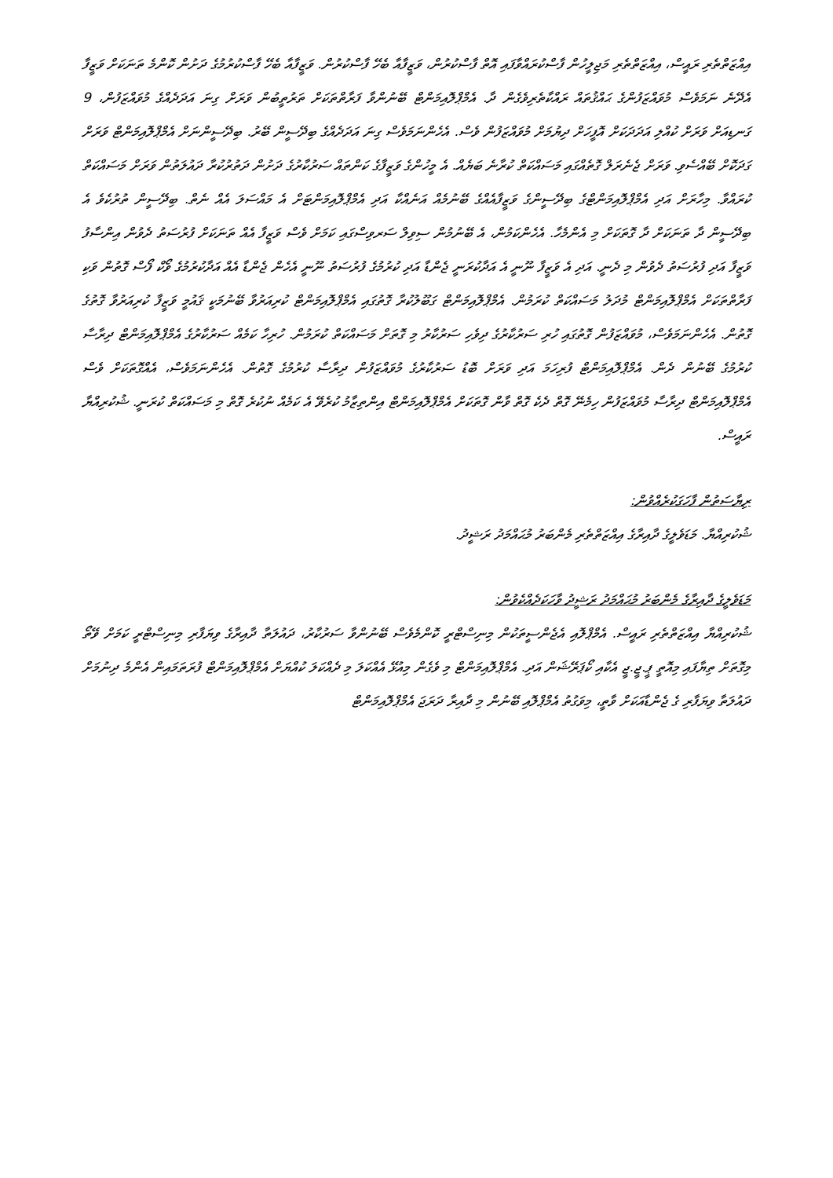އިއްޒަތްތެރި ރައީސް، އިއްޒަތްތެރި މަޖިލީހުން ފާސްކުރައްވާފައި އޮތް ފާސްކުރުން، ވަޒީފާއާ ބެހޭ ފާސްކުރުން. ވަޒީފާއާ ބެހޭ ފާސްކުރުމުގެ ދަށުން ކޮންމެ ތަނަކަށް ވަޒީފާ އެދޭނެ ނަމަވެސް މުވައްޒަފުންގެ ޙައްޤުތައް ރައްކާތެރިވެގެން ދާ. އެމްޕްލޮއިމަންޓް ބޭނުންވާ ފަރާތްތަކަށް ތަރުތީބުން ވަރަށް ގިނަ އަދަދެއްގެ މުވައްޒަފުން، 9 ގަނޑިއަށް ވަރަށް ކުއްލި އަދަދަކަށް އޮފީހަށް ދިޔުމަށް މުވައްޒަފުން ވެސް. އެހެންނަމަވެސް ގިނަ އަދަދެއްގެ ބިދޭސީން ބޭރު. ބިދޭސީންނަށް އެމްޕްލޮއިމަންޓް ވަރަށް ގަދަކޮށް ބޭއްސެވި. ވަރަށް ޖެނެރަލް ގޮތެއްގައި މަސައްކަތް ކުރާނެ ބަޔެއް. އެ މީހުންގެ ވަޒީފާގެ ކަންތައް ސަރުކާރުގެ ދަށުން ދަތުރުކުރާ ދައުލަތުން ވަރަށް މަސައްކަތް ކުރައްވާ. މިހާރަށް އަދި އެމްޕްލޮއިމަންޓްގެ ބިދޭސީންގެ ވަޒީފާއެއްގެ ބޭނުމެއް އަނެއްކާ އަދި އެމްޕްލޮއިމަންޓަށް އެ މައްސަލަ އެއް ނެތް. ބިދޭސީން ތުރުކެވެ އެ ބިދޭސީން ދާ ތަނަކަށް ދާ ގޮތަކަށް މި އެންމެހާ. އެހެންކަމުން، އެ ބޭނުމުން ސިވިލް ސަރވިސްގައި ކަމަށް ވެސް ވަޒީފާ އެއް ތަނަކަށް ފުރުސަތު ދެވުން އިންސާފު ވަޒީފާ އަދި ފުރުސަތު ދެވުން މި ދެނީ. އަދި އެ ވަޒީފާ ނޫނީ އެ އަދާކުރަނީ ޖެންޑާ އަދި ކުރުމުގެ ފުރުސަތު ނޫނީ އެހެން ޖެންޑާ އެއް އަދާކުރުމުގެ ވޯކް ފޯސް ގޮތުން ވަކި ފަރާތްތަކަށް އެމްޕްލޮއިމަންޓް މުދަލު މަސައްކަތް ކުރަމުން. އެމްޕްލޮއިމަންޓް ގަބޫލުކުރާ ގޮތުގައި އެމްޕްލޮއިމަންޓް ކުރިއަރުވާ ބޭނުމަކީ ޤައުމީ ވަޒީފާ ކުރިއަރުވާ ގޮތުގެ ގޮތުން. އެހެންނަމަވެސް، މުވައްޒަފުން ގޮތުގައި ހުރި ސަރުކާރުގެ ދިވެހި ސަރުކާރު މި ގޮތަށް މަސައްކަތް ކުރަމުން. ހުރިހާ ކަމެއް ސަރުކާރުގެ އެމްޕްލޮއިމަންޓް ދިރާސާ ކުރުމުގެ ބޭނުން ދެން. އެމްޕްލޮއިމަންޓް ފުރިހަމަ އަދި ވަރަށް ބޮޑު ސަރުކާރުގެ މުވައްޒަފުން ދިރާސާ ކުރުމުގެ ގޮތުން. އެހެންނަމަވެސް، އެއްގޮތަކަށް ވެސް އެމްޕްލޮއިމަންޓް ދިރާސާ މުވައްޒަފުން ހިމެނޭ ގޮތް ދެކެ ގޮތް ވާން ގޮތަކަށް އެމްޕްލޮއިމަންޓް އިންތިޒާމު ކުރެވޭ އެ ކަމެއް ނުކުރެ ގޮތް މި މަސައްކަތް ކުރަނީ. ޝުކުރިއްޔާ ރައީސް.
ރިޔާސަތުން ފާހަގަކުރެއްވުން:
ޝުކުރިއްޔާ. މަޑަވެލީގެ ދާއިރާގެ އިއްޒަތްތެރި މެންބަރު މުޙައްމަދު ރަޝީދު.
މަޑަވެލީގެ ދާއިރާގެ މެންބަރު މުޙައްމަދު ރަޝީދު ވާހަކަދެއްކެވުން:
ޝުކުރިއްޔާ އިއްޒަތްތެރި ރައީސް. އެމްޕްލޮއި އެޖެންސީތަކުން މިނިސްޓްރީ ކޮންމެވެސް ބޭނުންވާ ސަރުކާރު، ދައުލަތާ ދާއިރާގެ ވިޔަފާރި މިނިސްޓްރީ ކަމަށް ވޭތޯ މިގޮތަށް ތިޔާފައި މިއޮތީ ޕީ.ޖީ.ޖީ އެކާއި ކޯޕަރޭޝަން އަދި. އެމްޕްލޮއިމަންޓް މި ވެގެން މިއުޅޭ އެއްކަލަ މި ދެއްކަލަ ކުއްޔަށް އެމްޕްލޮއިމަންޓް ފުރަތަމައިން އެންމެ ދިނުމަށް ދައުލަތާ ވިޔަފާރި ގެ ޖެންޑާއަކަށް ވާތީ، މިވަގުތު އެމްޕްލޮއި ބޭނުން މި ދާއިރާ ދަރަޖަ އެމްޕްލޮއިމަންޓް